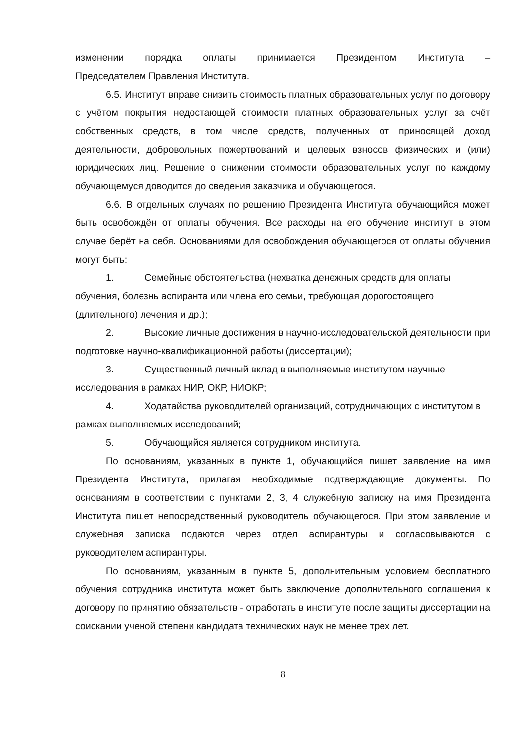изменении порядка оплаты принимается Президентом Института –
Председателем Правления Института.
6.5. Институт вправе снизить стоимость платных образовательных услуг по договору с учётом покрытия недостающей стоимости платных образовательных услуг за счёт собственных средств, в том числе средств, полученных от приносящей доход деятельности, добровольных пожертвований и целевых взносов физических и (или) юридических лиц. Решение о снижении стоимости образовательных услуг по каждому обучающемуся доводится до сведения заказчика и обучающегося.
6.6. В отдельных случаях по решению Президента Института обучающийся может быть освобождён от оплаты обучения. Все расходы на его обучение институт в этом случае берёт на себя. Основаниями для освобождения обучающегося от оплаты обучения могут быть:
1. Семейные обстоятельства (нехватка денежных средств для оплаты обучения, болезнь аспиранта или члена его семьи, требующая дорогостоящего (длительного) лечения и др.);
2. Высокие личные достижения в научно-исследовательской деятельности при подготовке научно-квалификационной работы (диссертации);
3. Существенный личный вклад в выполняемые институтом научные исследования в рамках НИР, ОКР, НИОКР;
4. Ходатайства руководителей организаций, сотрудничающих с институтом в рамках выполняемых исследований;
5. Обучающийся является сотрудником института.
По основаниям, указанных в пункте 1, обучающийся пишет заявление на имя Президента Института, прилагая необходимые подтверждающие документы. По основаниям в соответствии с пунктами 2, 3, 4 служебную записку на имя Президента Института пишет непосредственный руководитель обучающегося. При этом заявление и служебная записка подаются через отдел аспирантуры и согласовываются с руководителем аспирантуры.
По основаниям, указанным в пункте 5, дополнительным условием бесплатного обучения сотрудника института может быть заключение дополнительного соглашения к договору по принятию обязательств - отработать в институте после защиты диссертации на соискании ученой степени кандидата технических наук не менее трех лет.
8